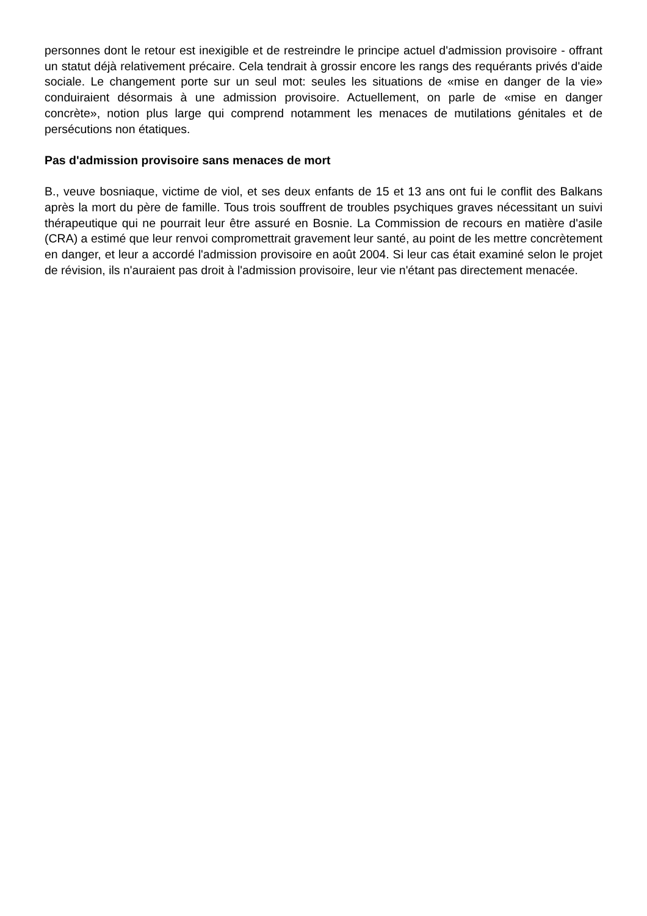personnes dont le retour est inexigible et de restreindre le principe actuel d'admission provisoire - offrant un statut déjà relativement précaire. Cela tendrait à grossir encore les rangs des requérants privés d'aide sociale. Le changement porte sur un seul mot: seules les situations de «mise en danger de la vie» conduiraient désormais à une admission provisoire. Actuellement, on parle de «mise en danger concrète», notion plus large qui comprend notamment les menaces de mutilations génitales et de persécutions non étatiques.
Pas d'admission provisoire sans menaces de mort
B., veuve bosniaque, victime de viol, et ses deux enfants de 15 et 13 ans ont fui le conflit des Balkans après la mort du père de famille. Tous trois souffrent de troubles psychiques graves nécessitant un suivi thérapeutique qui ne pourrait leur être assuré en Bosnie. La Commission de recours en matière d'asile (CRA) a estimé que leur renvoi compromettrait gravement leur santé, au point de les mettre concrètement en danger, et leur a accordé l'admission provisoire en août 2004. Si leur cas était examiné selon le projet de révision, ils n'auraient pas droit à l'admission provisoire, leur vie n'étant pas directement menacée.